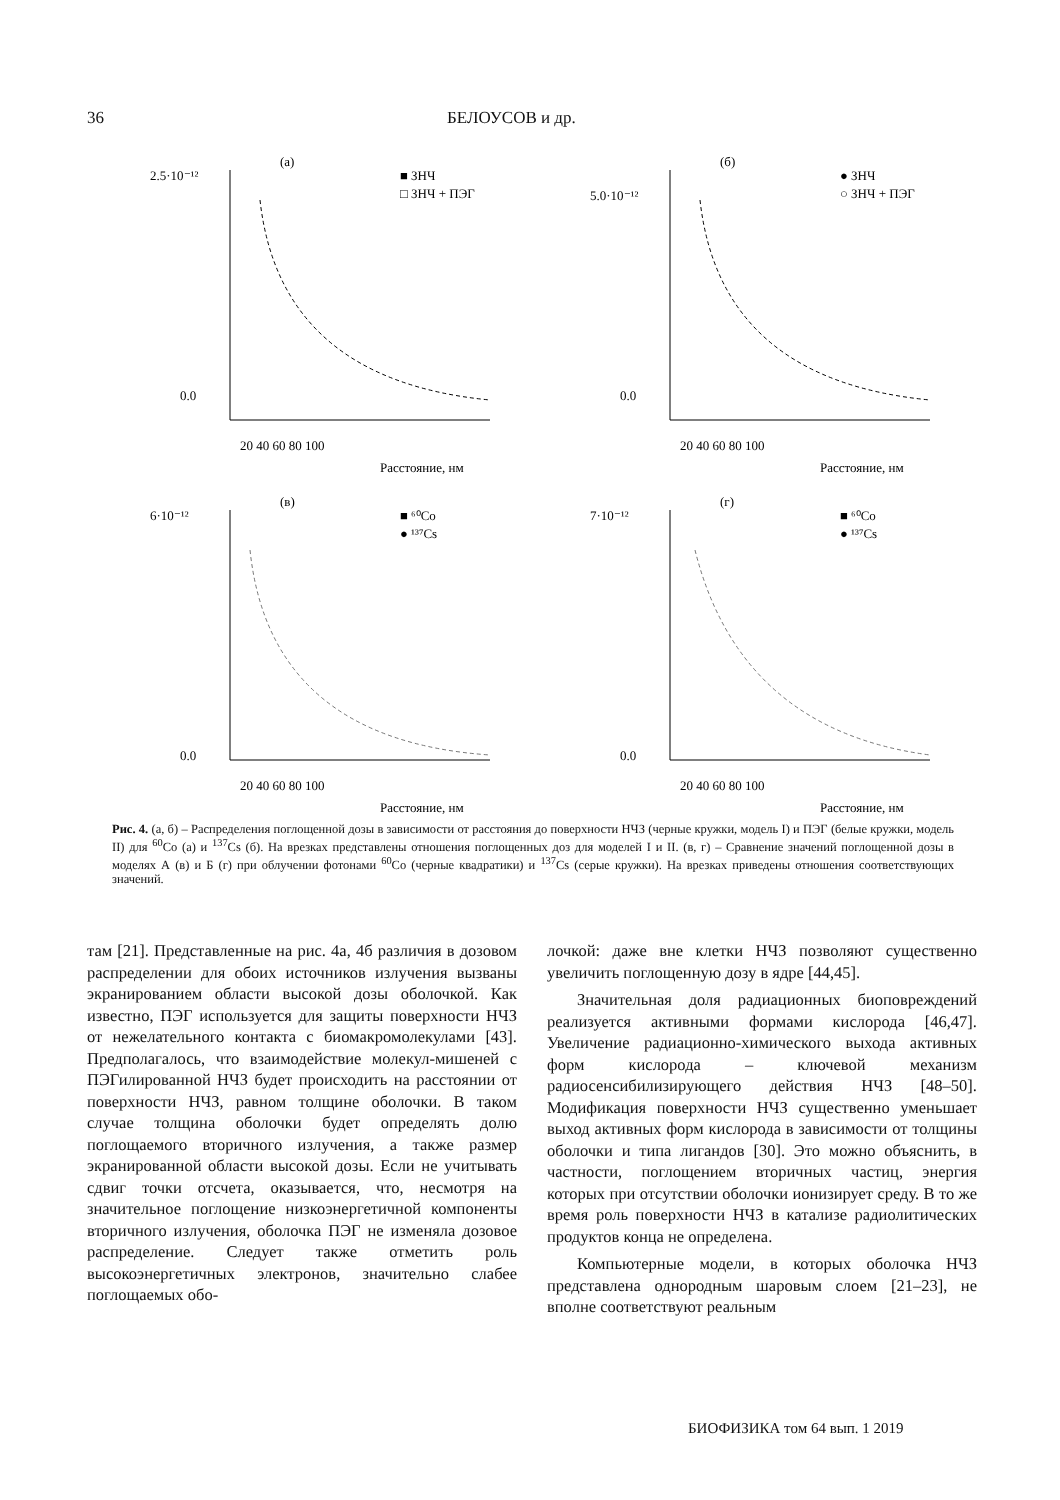36 БЕЛОУСОВ и др.
(а)
20 40 60 80 100
Расстояние, нм
2.5·10⁻¹²
0.0
■ ЗНЧ
□ ЗНЧ + ПЭГ
(б)
20 40 60 80 100
Расстояние, нм
5.0·10⁻¹²
0.0
● ЗНЧ
○ ЗНЧ + ПЭГ
(в)
20 40 60 80 100
Расстояние, нм
6·10⁻¹²
0.0
■ ⁶⁰Co
● ¹³⁷Cs
(г)
20 40 60 80 100
Расстояние, нм
7·10⁻¹²
0.0
■ ⁶⁰Co
● ¹³⁷Cs
Рис. 4. (а, б) – Распределения поглощенной дозы в зависимости от расстояния до поверхности НЧЗ (черные кружки, модель I) и ПЭГ (белые кружки, модель II) для <sup>60</sup>Co (а) и <sup>137</sup>Cs (б). На врезках представлены отношения поглощенных доз для моделей I и II. (в, г) – Сравнение значений поглощенной дозы в моделях А (в) и Б (г) при облучении фотонами <sup>60</sup>Co (черные квадратики) и <sup>137</sup>Cs (серые кружки). На врезках приведены отношения соответствующих значений.
там [21]. Представленные на рис. 4а, 4б различия в дозовом распределении для обоих источников излучения вызваны экранированием области высокой дозы оболочкой. Как известно, ПЭГ используется для защиты поверхности НЧЗ от нежелательного контакта с биомакромолекулами [43]. Предполагалось, что взаимодействие молекул-мишеней с ПЭГилированной НЧЗ будет происходить на расстоянии от поверхности НЧЗ, равном толщине оболочки. В таком случае толщина оболочки будет определять долю поглощаемого вторичного излучения, а также размер экранированной области высокой дозы. Если не учитывать сдвиг точки отсчета, оказывается, что, несмотря на значительное поглощение низкоэнергетичной компоненты вторичного излучения, оболочка ПЭГ не изменяла дозовое распределение. Следует также отметить роль высокоэнергетичных электронов, значительно слабее поглощаемых обо-
лочкой: даже вне клетки НЧЗ позволяют существенно увеличить поглощенную дозу в ядре [44,45].
Значительная доля радиационных биоповреждений реализуется активными формами кислорода [46,47]. Увеличение радиационно-химического выхода активных форм кислорода – ключевой механизм радиосенсибилизирующего действия НЧЗ [48–50]. Модификация поверхности НЧЗ существенно уменьшает выход активных форм кислорода в зависимости от толщины оболочки и типа лигандов [30]. Это можно объяснить, в частности, поглощением вторичных частиц, энергия которых при отсутствии оболочки ионизирует среду. В то же время роль поверхности НЧЗ в катализе радиолитических продуктов конца не определена.
Компьютерные модели, в которых оболочка НЧЗ представлена однородным шаровым слоем [21–23], не вполне соответствуют реальным
БИОФИЗИКА том 64 вып. 1 2019